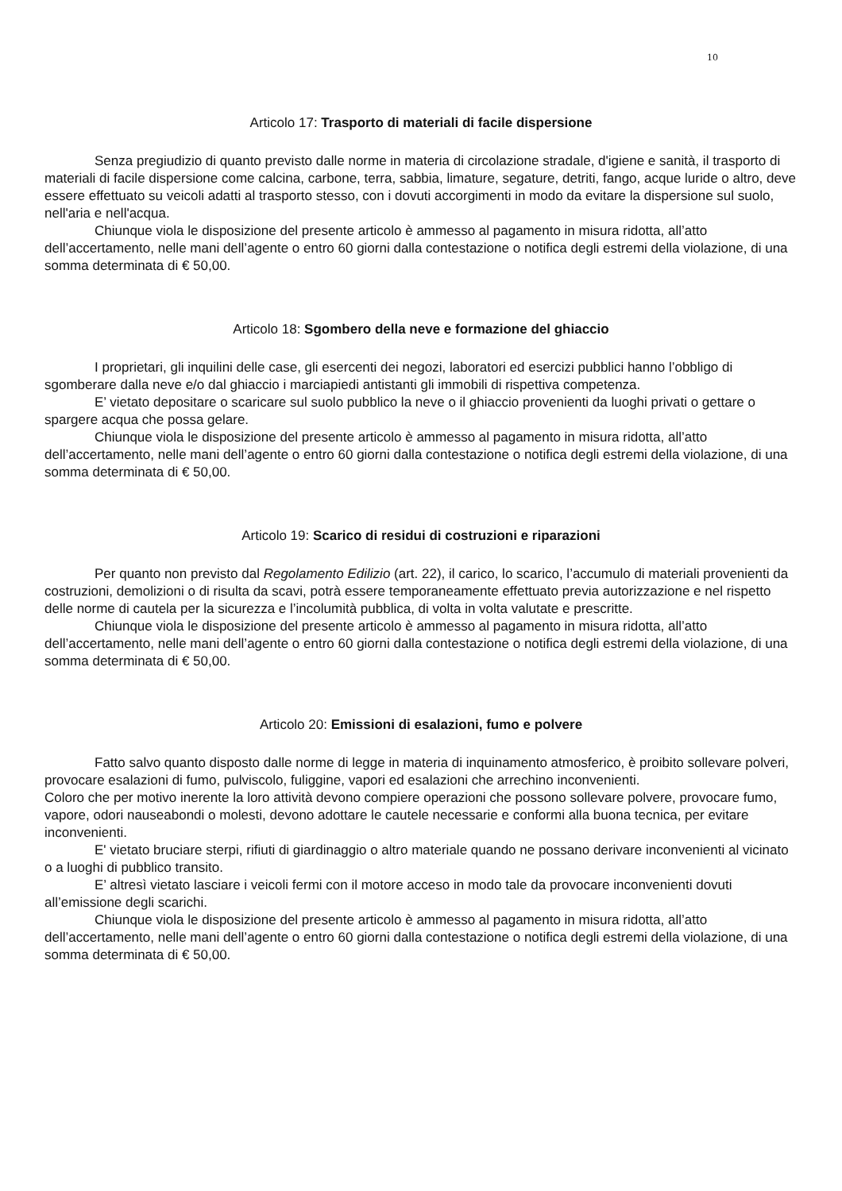10
Articolo 17: Trasporto di materiali di facile dispersione
Senza pregiudizio di quanto previsto dalle norme in materia di circolazione stradale, d'igiene e sanità, il trasporto di materiali di facile dispersione come calcina, carbone, terra, sabbia, limature, segature, detriti, fango, acque luride o altro, deve essere effettuato su veicoli adatti al trasporto stesso, con i dovuti accorgimenti in modo da evitare la dispersione sul suolo, nell'aria e nell'acqua.
Chiunque viola le disposizione del presente articolo è ammesso al pagamento in misura ridotta, all’atto dell’accertamento, nelle mani dell’agente o entro 60 giorni dalla contestazione o notifica degli estremi della violazione, di una somma determinata di € 50,00.
Articolo 18: Sgombero della neve e formazione del ghiaccio
I proprietari, gli inquilini delle case, gli esercenti dei negozi, laboratori ed esercizi pubblici hanno l’obbligo di sgomberare dalla neve e/o dal ghiaccio i marciapiedi antistanti gli immobili di rispettiva competenza.
E’ vietato depositare o scaricare sul suolo pubblico la neve o il ghiaccio provenienti da luoghi privati o gettare o spargere acqua che possa gelare.
Chiunque viola le disposizione del presente articolo è ammesso al pagamento in misura ridotta, all’atto dell’accertamento, nelle mani dell’agente o entro 60 giorni dalla contestazione o notifica degli estremi della violazione, di una somma determinata di € 50,00.
Articolo 19: Scarico di residui di costruzioni e riparazioni
Per quanto non previsto dal Regolamento Edilizio (art. 22), il carico, lo scarico, l’accumulo di materiali provenienti da costruzioni, demolizioni o di risulta da scavi, potrà essere temporaneamente effettuato previa autorizzazione e nel rispetto delle norme di cautela per la sicurezza e l’incolumità pubblica, di volta in volta valutate e prescritte.
Chiunque viola le disposizione del presente articolo è ammesso al pagamento in misura ridotta, all’atto dell’accertamento, nelle mani dell’agente o entro 60 giorni dalla contestazione o notifica degli estremi della violazione, di una somma determinata di € 50,00.
Articolo 20: Emissioni di esalazioni, fumo e polvere
Fatto salvo quanto disposto dalle norme di legge in materia di inquinamento atmosferico, è proibito sollevare polveri, provocare esalazioni di fumo, pulviscolo, fuliggine, vapori ed esalazioni che arrechino inconvenienti.
Coloro che per motivo inerente la loro attività devono compiere operazioni che possono sollevare polvere, provocare fumo, vapore, odori nauseabondi o molesti, devono adottare le cautele necessarie e conformi alla buona tecnica, per evitare inconvenienti.
E' vietato bruciare sterpi, rifiuti di giardinaggio o altro materiale quando ne possano derivare inconvenienti al vicinato o a luoghi di pubblico transito.
E’ altresì vietato lasciare i veicoli fermi con il motore acceso in modo tale da provocare inconvenienti dovuti all’emissione degli scarichi.
Chiunque viola le disposizione del presente articolo è ammesso al pagamento in misura ridotta, all’atto dell’accertamento, nelle mani dell’agente o entro 60 giorni dalla contestazione o notifica degli estremi della violazione, di una somma determinata di € 50,00.